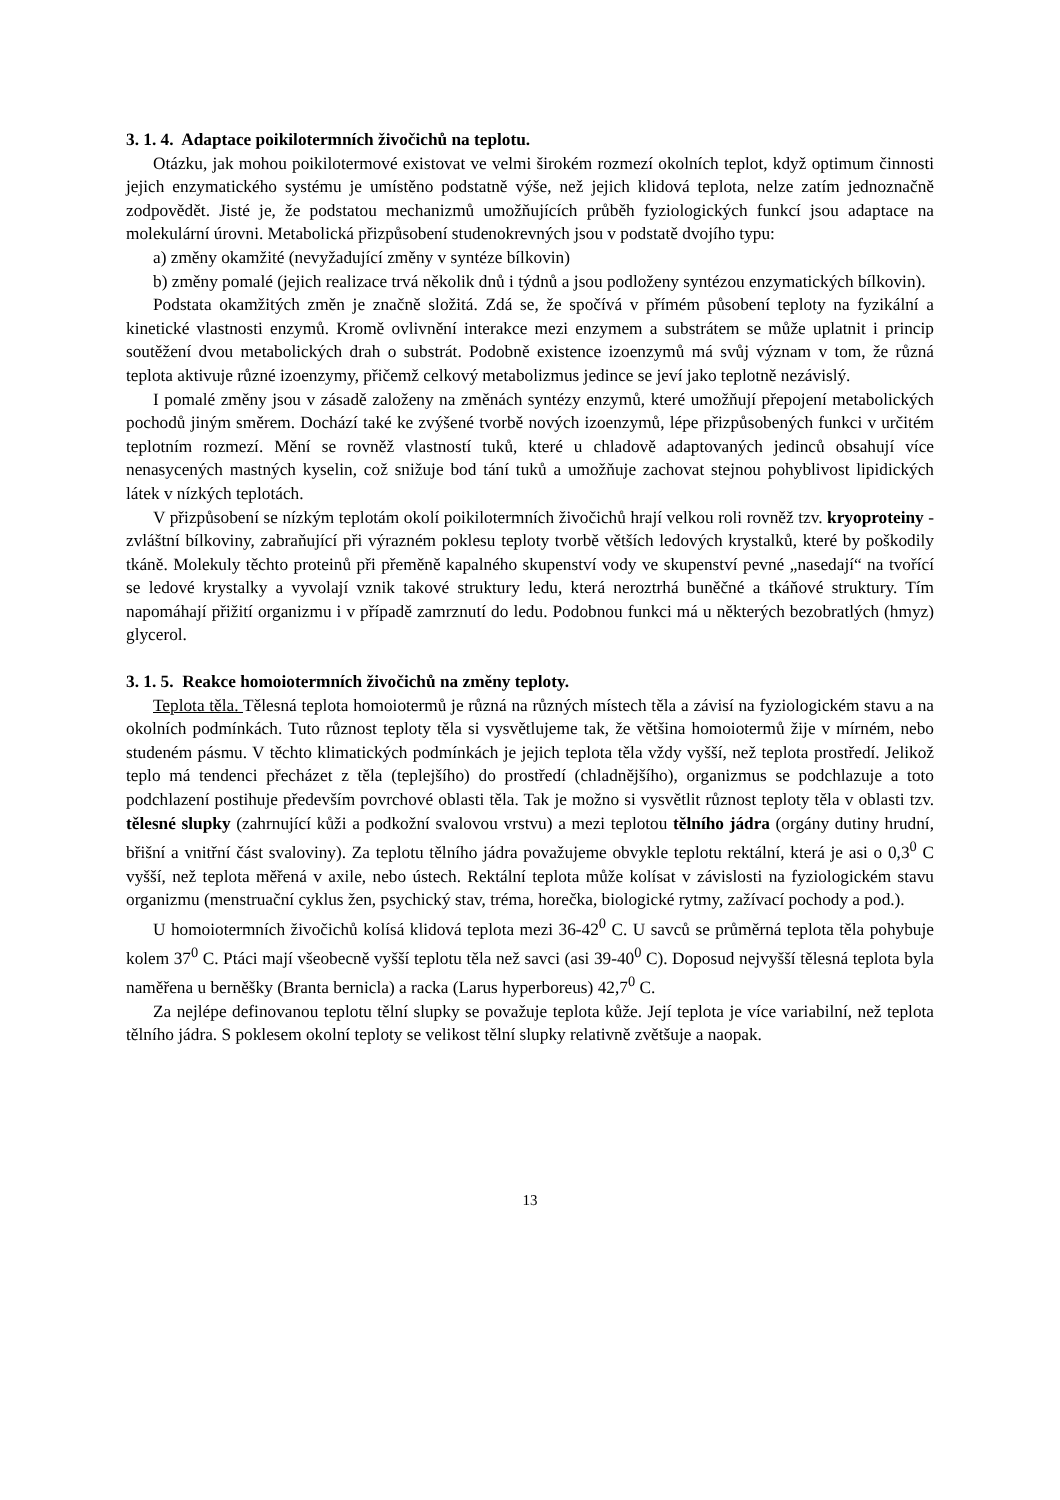3. 1. 4. Adaptace poikilotermních živočichů na teplotu.
Otázku, jak mohou poikilotermové existovat ve velmi širokém rozmezí okolních teplot, když optimum činnosti jejich enzymatického systému je umístěno podstatně výše, než jejich klidová teplota, nelze zatím jednoznačně zodpovědět. Jisté je, že podstatou mechanizmů umožňujících průběh fyziologických funkcí jsou adaptace na molekulární úrovni. Metabolická přizpůsobení studenokrevných jsou v podstatě dvojího typu:
a) změny okamžité (nevyžadující změny v syntéze bílkovin)
b) změny pomalé (jejich realizace trvá několik dnů i týdnů a jsou podloženy syntézou enzymatických bílkovin).
Podstata okamžitých změn je značně složitá. Zdá se, že spočívá v přímém působení teploty na fyzikální a kinetické vlastnosti enzymů. Kromě ovlivnění interakce mezi enzymem a substrátem se může uplatnit i princip soutěžení dvou metabolických drah o substrát. Podobně existence izoenzymů má svůj význam v tom, že různá teplota aktivuje různé izoenzymy, přičemž celkový metabolizmus jedince se jeví jako teplotně nezávislý.
I pomalé změny jsou v zásadě založeny na změnách syntézy enzymů, které umožňují přepojení metabolických pochodů jiným směrem. Dochází také ke zvýšené tvorbě nových izoenzymů, lépe přizpůsobených funkci v určitém teplotním rozmezí. Mění se rovněž vlastností tuků, které u chladově adaptovaných jedinců obsahují více nenasycených mastných kyselin, což snižuje bod tání tuků a umožňuje zachovat stejnou pohyblivost lipidických látek v nízkých teplotách.
V přizpůsobení se nízkým teplotám okolí poikilotermních živočichů hrají velkou roli rovněž tzv. kryoproteiny - zvláštní bílkoviny, zabraňující při výrazném poklesu teploty tvorbě větších ledových krystalků, které by poškodily tkáně. Molekuly těchto proteinů při přeměně kapalného skupenství vody ve skupenství pevné „nasedají“ na tvořící se ledové krystalky a vyvolají vznik takové struktury ledu, která neroztrhá buněčné a tkáňové struktury. Tím napomáhají přižití organizmu i v případě zamrznutí do ledu. Podobnou funkci má u některých bezobratlých (hmyz) glycerol.
3. 1. 5. Reakce homoiotermních živočichů na změny teploty.
Teplota těla. Tělesná teplota homoiotermů je různá na různých místech těla a závisí na fyziologickém stavu a na okolních podmínkách. Tuto různost teploty těla si vysvětlujeme tak, že většina homoiotermů žije v mírném, nebo studeném pásmu. V těchto klimatických podmínkách je jejich teplota těla vždy vyšší, než teplota prostředí. Jelikož teplo má tendenci přecházet z těla (teplejšího) do prostředí (chladnějšího), organizmus se podchlazuje a toto podchlazení postihuje především povrchové oblasti těla. Tak je možno si vysvětlit různost teploty těla v oblasti tzv. tělesné slupky (zahrnující kůži a podkožní svalovou vrstvu) a mezi teplotou tělního jádra (orgány dutiny hrudní, břišní a vnitřní část svaloviny). Za teplotu tělního jádra považujeme obvykle teplotu rektální, která je asi o 0,3<sup>0</sup> C vyšší, než teplota měřená v axile, nebo ústech. Rektální teplota může kolísat v závislosti na fyziologickém stavu organizmu (menstruační cyklus žen, psychický stav, tréma, horečka, biologické rytmy, zažívací pochody a pod.).
U homoiotermních živočichů kolísá klidová teplota mezi 36-42<sup>0</sup> C. U savců se průměrná teplota těla pohybuje kolem 37<sup>0</sup> C. Ptáci mají všeobecně vyšší teplotu těla než savci (asi 39-40<sup>0</sup> C). Doposud nejvyšší tělesná teplota byla naměřena u berněšky (Branta bernicla) a racka (Larus hyperboreus) 42,7<sup>0</sup> C.
Za nejlépe definovanou teplotu tělní slupky se považuje teplota kůže. Její teplota je více variabilní, než teplota tělního jádra. S poklesem okolní teploty se velikost tělní slupky relativně zvětšuje a naopak.
13